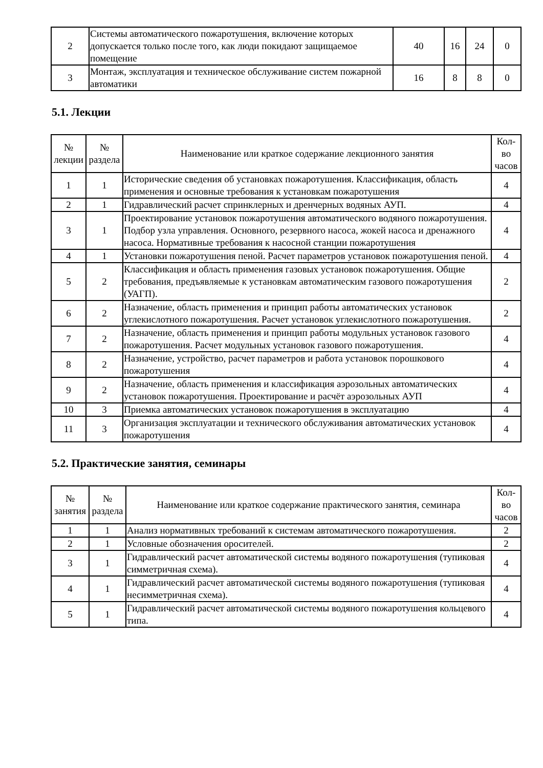| 2 | Системы автоматического пожаротушения, включение которых допускается только после того, как люди покидают защищаемое помещение | 40 | 16 | 24 | 0 |
| 3 | Монтаж, эксплуатация и техническое обслуживание систем пожарной автоматики | 16 | 8 | 8 | 0 |
5.1. Лекции
| № лекции | № раздела | Наименование или краткое содержание лекционного занятия | Кол-во часов |
| --- | --- | --- | --- |
| 1 | 1 | Исторические сведения об установках пожаротушения. Классификация, область применения и основные требования к установкам пожаротушения | 4 |
| 2 | 1 | Гидравлический расчет спринклерных и дренчерных водяных АУП. | 4 |
| 3 | 1 | Проектирование установок пожаротушения автоматического водяного пожаротушения. Подбор узла управления. Основного, резервного насоса, жокей насоса и дренажного насоса. Нормативные требования к насосной станции пожаротушения | 4 |
| 4 | 1 | Установки пожаротушения пеной. Расчет параметров установок пожаротушения пеной. | 4 |
| 5 | 2 | Классификация и область применения газовых установок пожаротушения. Общие требования, предъявляемые к установкам автоматическим газового пожаротушения (УАГП). | 2 |
| 6 | 2 | Назначение, область применения и принцип работы автоматических установок углекислотного пожаротушения. Расчет установок углекислотного пожаротушения. | 2 |
| 7 | 2 | Назначение, область применения и принцип работы модульных установок газового пожаротушения. Расчет модульных установок газового пожаротушения. | 4 |
| 8 | 2 | Назначение, устройство, расчет параметров и работа установок порошкового пожаротушения | 4 |
| 9 | 2 | Назначение, область применения и классификация аэрозольных автоматических установок пожаротушения. Проектирование и расчёт аэрозольных АУП | 4 |
| 10 | 3 | Приемка автоматических установок пожаротушения в эксплуатацию | 4 |
| 11 | 3 | Организация эксплуатации и технического обслуживания автоматических установок пожаротушения | 4 |
5.2. Практические занятия, семинары
| № занятия | № раздела | Наименование или краткое содержание практического занятия, семинара | Кол-во часов |
| --- | --- | --- | --- |
| 1 | 1 | Анализ нормативных требований к системам автоматического пожаротушения. | 2 |
| 2 | 1 | Условные обозначения оросителей. | 2 |
| 3 | 1 | Гидравлический расчет автоматической системы водяного пожаротушения (тупиковая симметричная схема). | 4 |
| 4 | 1 | Гидравлический расчет автоматической системы водяного пожаротушения (тупиковая несимметричная схема). | 4 |
| 5 | 1 | Гидравлический расчет автоматической системы водяного пожаротушения кольцевого типа. | 4 |